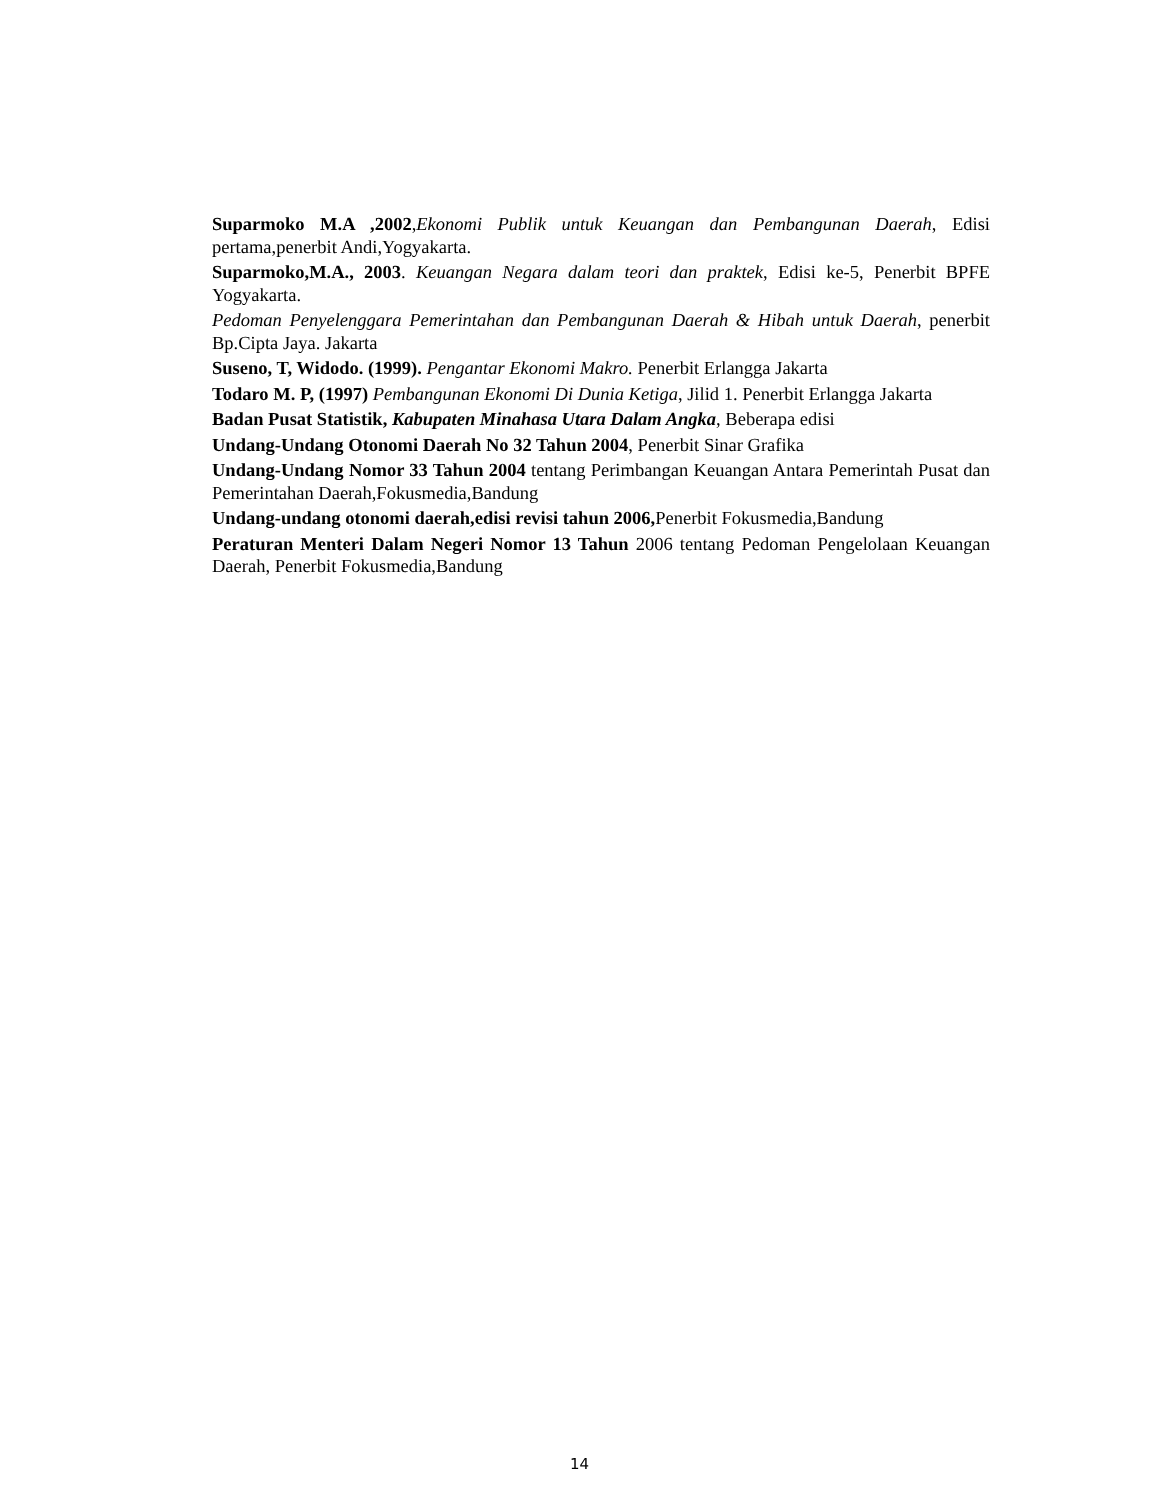Suparmoko M.A ,2002,Ekonomi Publik untuk Keuangan dan Pembangunan Daerah, Edisi pertama,penerbit Andi,Yogyakarta.
Suparmoko,M.A., 2003. Keuangan Negara dalam teori dan praktek, Edisi ke-5, Penerbit BPFE Yogyakarta.
Pedoman Penyelenggara Pemerintahan dan Pembangunan Daerah & Hibah untuk Daerah, penerbit Bp.Cipta Jaya. Jakarta
Suseno, T, Widodo. (1999). Pengantar Ekonomi Makro. Penerbit Erlangga Jakarta
Todaro M. P, (1997) Pembangunan Ekonomi Di Dunia Ketiga, Jilid 1. Penerbit Erlangga Jakarta
Badan Pusat Statistik, Kabupaten Minahasa Utara Dalam Angka, Beberapa edisi
Undang-Undang Otonomi Daerah No 32 Tahun 2004, Penerbit Sinar Grafika
Undang-Undang Nomor 33 Tahun 2004 tentang Perimbangan Keuangan Antara Pemerintah Pusat dan Pemerintahan Daerah,Fokusmedia,Bandung
Undang-undang otonomi daerah,edisi revisi tahun 2006, Penerbit Fokusmedia,Bandung
Peraturan Menteri Dalam Negeri Nomor 13 Tahun 2006 tentang Pedoman Pengelolaan Keuangan Daerah, Penerbit Fokusmedia,Bandung
14